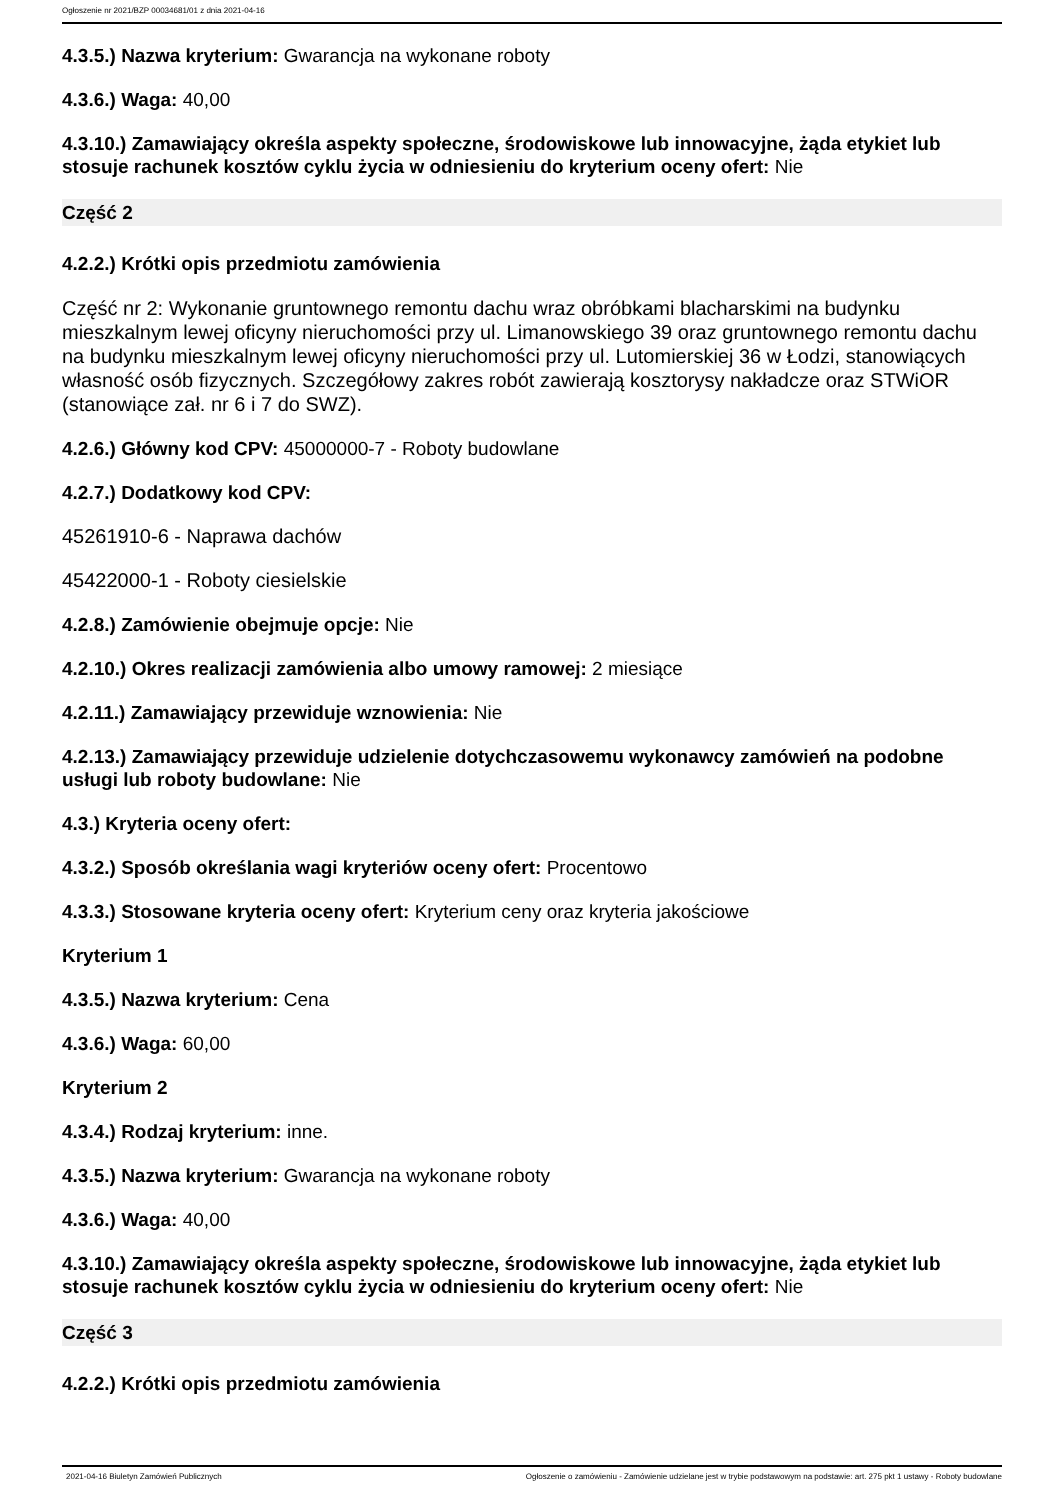Ogłoszenie nr 2021/BZP 00034681/01 z dnia 2021-04-16
4.3.5.) Nazwa kryterium: Gwarancja na wykonane roboty
4.3.6.) Waga: 40,00
4.3.10.) Zamawiający określa aspekty społeczne, środowiskowe lub innowacyjne, żąda etykiet lub stosuje rachunek kosztów cyklu życia w odniesieniu do kryterium oceny ofert: Nie
Część 2
4.2.2.) Krótki opis przedmiotu zamówienia
Część nr 2: Wykonanie gruntownego remontu dachu wraz obróbkami blacharskimi na budynku mieszkalnym lewej oficyny nieruchomości przy ul. Limanowskiego 39 oraz gruntownego remontu dachu na budynku mieszkalnym lewej oficyny nieruchomości przy ul. Lutomierskiej 36 w Łodzi, stanowiących własność osób fizycznych. Szczegółowy zakres robót zawierają kosztorysy nakładcze oraz STWiOR (stanowiące zał. nr 6 i 7 do SWZ).
4.2.6.) Główny kod CPV: 45000000-7 - Roboty budowlane
4.2.7.) Dodatkowy kod CPV:
45261910-6 - Naprawa dachów
45422000-1 - Roboty ciesielskie
4.2.8.) Zamówienie obejmuje opcje: Nie
4.2.10.) Okres realizacji zamówienia albo umowy ramowej: 2 miesiące
4.2.11.) Zamawiający przewiduje wznowienia: Nie
4.2.13.) Zamawiający przewiduje udzielenie dotychczasowemu wykonawcy zamówień na podobne usługi lub roboty budowlane: Nie
4.3.) Kryteria oceny ofert:
4.3.2.) Sposób określania wagi kryteriów oceny ofert: Procentowo
4.3.3.) Stosowane kryteria oceny ofert: Kryterium ceny oraz kryteria jakościowe
Kryterium 1
4.3.5.) Nazwa kryterium: Cena
4.3.6.) Waga: 60,00
Kryterium 2
4.3.4.) Rodzaj kryterium: inne.
4.3.5.) Nazwa kryterium: Gwarancja na wykonane roboty
4.3.6.) Waga: 40,00
4.3.10.) Zamawiający określa aspekty społeczne, środowiskowe lub innowacyjne, żąda etykiet lub stosuje rachunek kosztów cyklu życia w odniesieniu do kryterium oceny ofert: Nie
Część 3
4.2.2.) Krótki opis przedmiotu zamówienia
2021-04-16 Biuletyn Zamówień Publicznych Ogłoszenie o zamówieniu - Zamówienie udzielane jest w trybie podstawowym na podstawie: art. 275 pkt 1 ustawy - Roboty budowlane